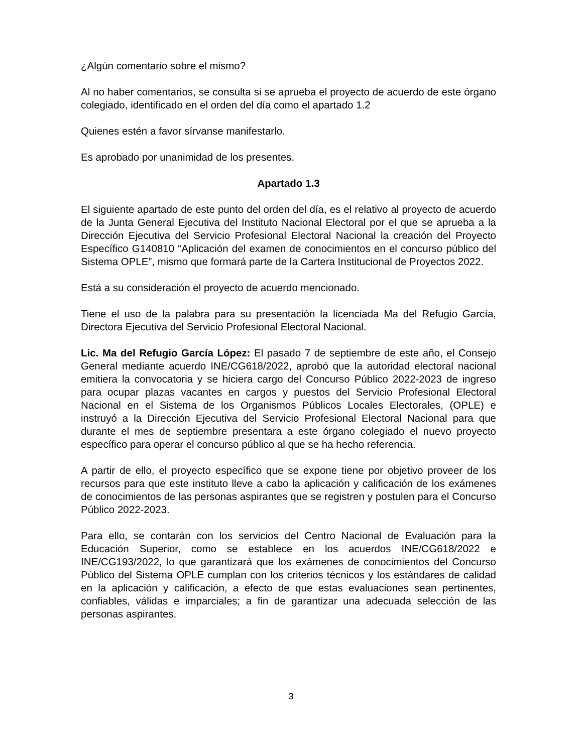¿Algún comentario sobre el mismo?
Al no haber comentarios, se consulta si se aprueba el proyecto de acuerdo de este órgano colegiado, identificado en el orden del día como el apartado 1.2
Quienes estén a favor sírvanse manifestarlo.
Es aprobado por unanimidad de los presentes.
Apartado 1.3
El siguiente apartado de este punto del orden del día, es el relativo al proyecto de acuerdo de la Junta General Ejecutiva del Instituto Nacional Electoral por el que se aprueba a la Dirección Ejecutiva del Servicio Profesional Electoral Nacional la creación del Proyecto Específico G140810 “Aplicación del examen de conocimientos en el concurso público del Sistema OPLE”, mismo que formará parte de la Cartera Institucional de Proyectos 2022.
Está a su consideración el proyecto de acuerdo mencionado.
Tiene el uso de la palabra para su presentación la licenciada Ma del Refugio García, Directora Ejecutiva del Servicio Profesional Electoral Nacional.
Lic. Ma del Refugio García López: El pasado 7 de septiembre de este año, el Consejo General mediante acuerdo INE/CG618/2022, aprobó que la autoridad electoral nacional emitiera la convocatoria y se hiciera cargo del Concurso Público 2022-2023 de ingreso para ocupar plazas vacantes en cargos y puestos del Servicio Profesional Electoral Nacional en el Sistema de los Organismos Públicos Locales Electorales, (OPLE) e instruyó a la Dirección Ejecutiva del Servicio Profesional Electoral Nacional para que durante el mes de septiembre presentara a este órgano colegiado el nuevo proyecto específico para operar el concurso público al que se ha hecho referencia.
A partir de ello, el proyecto específico que se expone tiene por objetivo proveer de los recursos para que este instituto lleve a cabo la aplicación y calificación de los exámenes de conocimientos de las personas aspirantes que se registren y postulen para el Concurso Público 2022-2023.
Para ello, se contarán con los servicios del Centro Nacional de Evaluación para la Educación Superior, como se establece en los acuerdos INE/CG618/2022 e INE/CG193/2022, lo que garantizará que los exámenes de conocimientos del Concurso Público del Sistema OPLE cumplan con los criterios técnicos y los estándares de calidad en la aplicación y calificación, a efecto de que estas evaluaciones sean pertinentes, confiables, válidas e imparciales; a fin de garantizar una adecuada selección de las personas aspirantes.
3